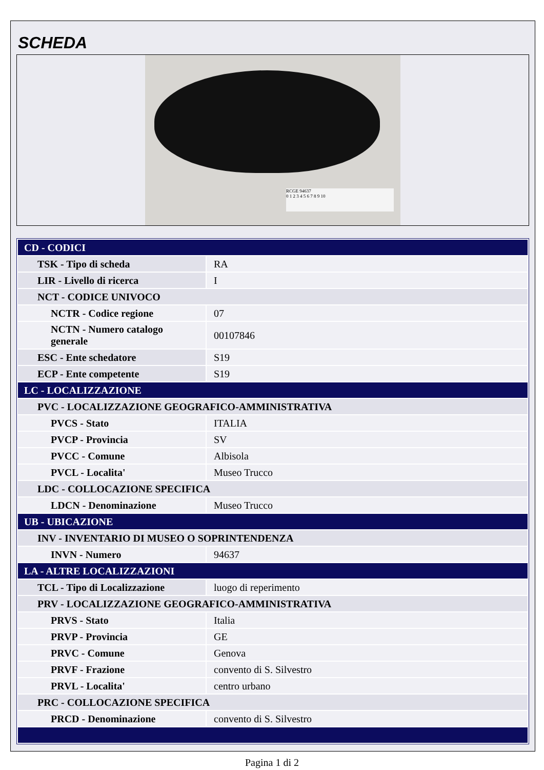SCHEDA
RCGE 94637
0 1 2 3 4 5 6 7 8 9 10
| CD - CODICI | |
| TSK - Tipo di scheda | RA |
| LIR - Livello di ricerca | I |
| NCT - CODICE UNIVOCO | |
| NCTR - Codice regione | 07 |
| NCTN - Numero catalogo generale | 00107846 |
| ESC - Ente schedatore | S19 |
| ECP - Ente competente | S19 |
| LC - LOCALIZZAZIONE | |
| PVC - LOCALIZZAZIONE GEOGRAFICO-AMMINISTRATIVA | |
| PVCS - Stato | ITALIA |
| PVCP - Provincia | SV |
| PVCC - Comune | Albisola |
| PVCL - Localita' | Museo Trucco |
| LDC - COLLOCAZIONE SPECIFICA | |
| LDCN - Denominazione | Museo Trucco |
| UB - UBICAZIONE | |
| INV - INVENTARIO DI MUSEO O SOPRINTENDENZA | |
| INVN - Numero | 94637 |
| LA - ALTRE LOCALIZZAZIONI | |
| TCL - Tipo di Localizzazione | luogo di reperimento |
| PRV - LOCALIZZAZIONE GEOGRAFICO-AMMINISTRATIVA | |
| PRVS - Stato | Italia |
| PRVP - Provincia | GE |
| PRVC - Comune | Genova |
| PRVF - Frazione | convento di S. Silvestro |
| PRVL - Localita' | centro urbano |
| PRC - COLLOCAZIONE SPECIFICA | |
| PRCD - Denominazione | convento di S. Silvestro |
Pagina 1 di 2